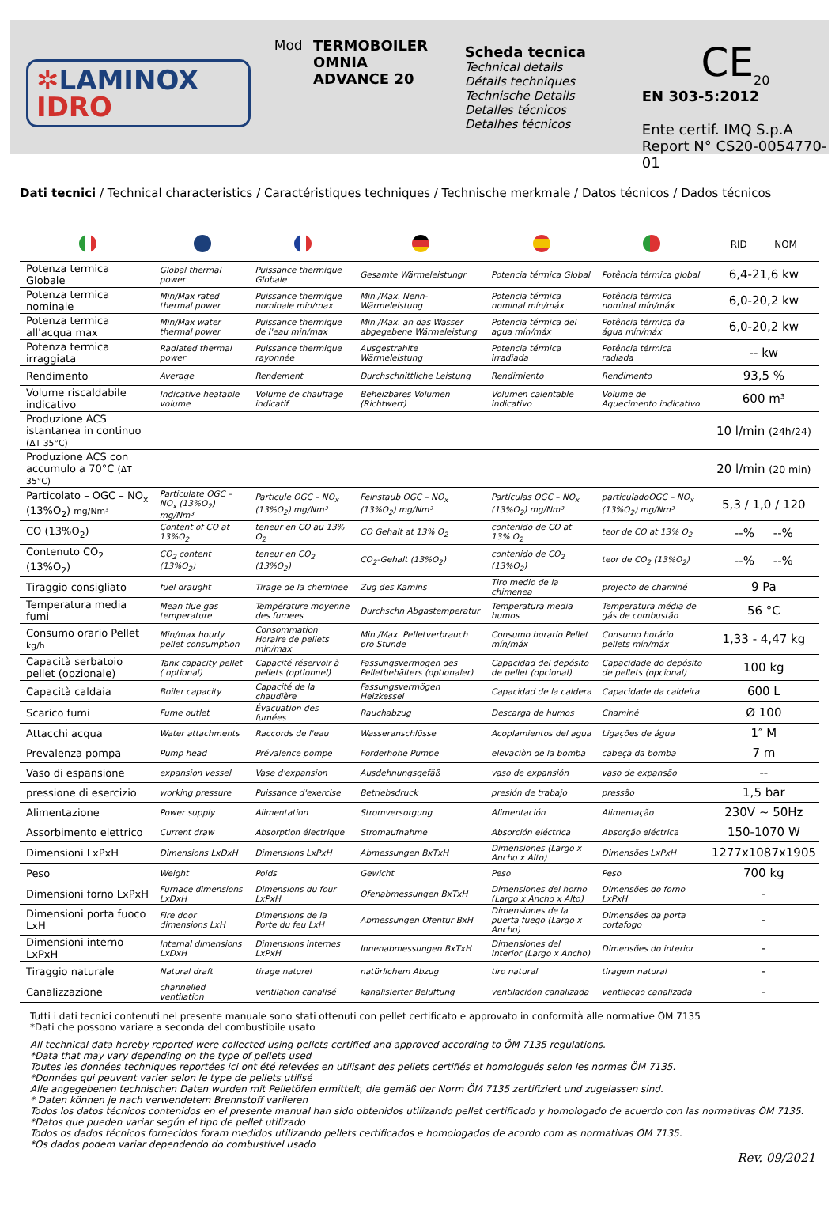✲LAMINOX
IDRO
Mod TERMOBOILER
OMNIA
ADVANCE 20
Scheda tecnica
Technical details
Détails techniques
Technische Details
Detalles técnicos
Detalhes técnicos
CE<sub>20</sub>
EN 303-5:2012
Ente certif. IMQ S.p.A
Report N° CS20-0054770-01
Dati tecnici / Technical characteristics / Caractéristiques techniques / Technische merkmale / Datos técnicos / Dados técnicos
| | | | | | | RID NOM |
| --- | --- | --- | --- | --- | --- | --- |
| Potenza termica Globale | Global thermal power | Puissance thermique Globale | Gesamte Wärmeleistungr | Potencia térmica Global | Potência térmica global | 6,4-21,6 kw |
| Potenza termica nominale | Min/Max rated thermal power | Puissance thermique nominale min/max | Min./Max. Nenn-Wärmeleistung | Potencia térmica nominal mín/máx | Potência térmica nominal mín/máx | 6,0-20,2 kw |
| Potenza termica all'acqua max | Min/Max water thermal power | Puissance thermique de l'eau min/max | Min./Max. an das Wasser abgegebene Wärmeleistung | Potencia térmica del agua mín/máx | Potência térmica da água mín/máx | 6,0-20,2 kw |
| Potenza termica irraggiata | Radiated thermal power | Puissance thermique rayonnée | Ausgestrahlte Wärmeleistung | Potencia térmica irradiada | Potência térmica radiada | -- kw |
| Rendimento | Average | Rendement | Durchschnittliche Leistung | Rendimiento | Rendimento | 93,5 % |
| Volume riscaldabile indicativo | Indicative heatable volume | Volume de chauffage indicatif | Beheizbares Volumen (Richtwert) | Volumen calentable indicativo | Volume de Aquecimento indicativo | 600 m³ |
| Produzione ACS istantanea in continuo (ΔT 35°C) | | | | | | 10 l/min (24h/24) |
| Produzione ACS con accumulo a 70°C (ΔT 35°C) | | | | | | 20 l/min (20 min) |
| Particolato – OGC – NO<sub>x</sub> (13%O<sub>2</sub>) mg/Nm³ | Particulate OGC – NO<sub>x</sub> (13%O<sub>2</sub>) mg/Nm³ | Particule OGC – NO<sub>x</sub> (13%O<sub>2</sub>) mg/Nm³ | Feinstaub OGC – NO<sub>x</sub> (13%O<sub>2</sub>) mg/Nm³ | Partículas OGC – NO<sub>x</sub> (13%O<sub>2</sub>) mg/Nm³ | particuladoOGC – NO<sub>x</sub> (13%O<sub>2</sub>) mg/Nm³ | 5,3 / 1,0 / 120 |
| CO (13%O<sub>2</sub>) | Content of CO at 13%O<sub>2</sub> | teneur en CO au 13% O<sub>2</sub> | CO Gehalt at 13% O<sub>2</sub> | contenido de CO at 13% O<sub>2</sub> | teor de CO at 13% O<sub>2</sub> | --% --% |
| Contenuto CO<sub>2</sub> (13%O<sub>2</sub>) | CO<sub>2</sub> content (13%O<sub>2</sub>) | teneur en CO<sub>2</sub> (13%O<sub>2</sub>) | CO<sub>2</sub>-Gehalt (13%O<sub>2</sub>) | contenido de CO<sub>2</sub> (13%O<sub>2</sub>) | teor de CO<sub>2</sub> (13%O<sub>2</sub>) | --% --% |
| Tiraggio consigliato | fuel draught | Tirage de la cheminee | Zug des Kamins | Tiro medio de la chimenea | projecto de chaminé | 9 Pa |
| Temperatura media fumi | Mean flue gas temperature | Température moyenne des fumees | Durchschn Abgastemperatur | Temperatura media humos | Temperatura média de gás de combustão | 56 °C |
| Consumo orario Pellet kg/h | Min/max hourly pellet consumption | Consommation Horaire de pellets min/max | Min./Max. Pelletverbrauch pro Stunde | Consumo horario Pellet mín/máx | Consumo horário pellets mín/máx | 1,33 - 4,47 kg |
| Capacità serbatoio pellet (opzionale) | Tank capacity pellet ( optional) | Capacité réservoir à pellets (optionnel) | Fassungsvermögen des Pelletbehälters (optionaler) | Capacidad del depósito de pellet (opcional) | Capacidade do depósito de pellets (opcional) | 100 kg |
| Capacità caldaia | Boiler capacity | Capacité de la chaudière | Fassungsvermögen Heizkessel | Capacidad de la caldera | Capacidade da caldeira | 600 L |
| Scarico fumi | Fume outlet | Évacuation des fumées | Rauchabzug | Descarga de humos | Chaminé | Ø 100 |
| Attacchi acqua | Water attachments | Raccords de l'eau | Wasseranschlüsse | Acoplamientos del agua | Ligações de água | 1″ M |
| Prevalenza pompa | Pump head | Prévalence pompe | Förderhöhe Pumpe | elevaciòn de la bomba | cabeça da bomba | 7 m |
| Vaso di espansione | expansion vessel | Vase d'expansion | Ausdehnungsgefäß | vaso de expansión | vaso de expansão | -- |
| pressione di esercizio | working pressure | Puissance d'exercise | Betriebsdruck | presión de trabajo | pressão | 1,5 bar |
| Alimentazione | Power supply | Alimentation | Stromversorgung | Alimentación | Alimentação | 230V ~ 50Hz |
| Assorbimento elettrico | Current draw | Absorption électrique | Stromaufnahme | Absorción eléctrica | Absorção eléctrica | 150-1070 W |
| Dimensioni LxPxH | Dimensions LxDxH | Dimensions LxPxH | Abmessungen BxTxH | Dimensiones (Largo x Ancho x Alto) | Dimensões LxPxH | 1277x1087x1905 |
| Peso | Weight | Poids | Gewicht | Peso | Peso | 700 kg |
| Dimensioni forno LxPxH | Furnace dimensions LxDxH | Dimensions du four LxPxH | Ofenabmessungen BxTxH | Dimensiones del horno (Largo x Ancho x Alto) | Dimensões do forno LxPxH | - |
| Dimensioni porta fuoco LxH | Fire door dimensions LxH | Dimensions de la Porte du feu LxH | Abmessungen Ofentür BxH | Dimensiones de la puerta fuego (Largo x Ancho) | Dimensões da porta cortafogo | - |
| Dimensioni interno LxPxH | Internal dimensions LxDxH | Dimensions internes LxPxH | Innenabmessungen BxTxH | Dimensiones del Interior (Largo x Ancho) | Dimensões do interior | - |
| Tiraggio naturale | Natural draft | tirage naturel | natürlichem Abzug | tiro natural | tiragem natural | - |
| Canalizzazione | channelled ventilation | ventilation canalisé | kanalisierter Belüftung | ventilacióon canalizada | ventilacao canalizada | - |
Tutti i dati tecnici contenuti nel presente manuale sono stati ottenuti con pellet certificato e approvato in conformità alle normative ÖM 7135
*Dati che possono variare a seconda del combustibile usato
All technical data hereby reported were collected using pellets certified and approved according to ÖM 7135 regulations.
*Data that may vary depending on the type of pellets used
Toutes les données techniques reportées ici ont été relevées en utilisant des pellets certifiés et homologués selon les normes ÖM 7135.
*Données qui peuvent varier selon le type de pellets utilisé
Alle angegebenen technischen Daten wurden mit Pelletöfen ermittelt, die gemäß der Norm ÖM 7135 zertifiziert und zugelassen sind.
* Daten können je nach verwendetem Brennstoff variieren
Todos los datos técnicos contenidos en el presente manual han sido obtenidos utilizando pellet certificado y homologado de acuerdo con las normativas ÖM 7135.
*Datos que pueden variar según el tipo de pellet utilizado
Todos os dados técnicos fornecidos foram medidos utilizando pellets certificados e homologados de acordo com as normativas ÖM 7135.
*Os dados podem variar dependendo do combustível usado
Rev. 09/2021